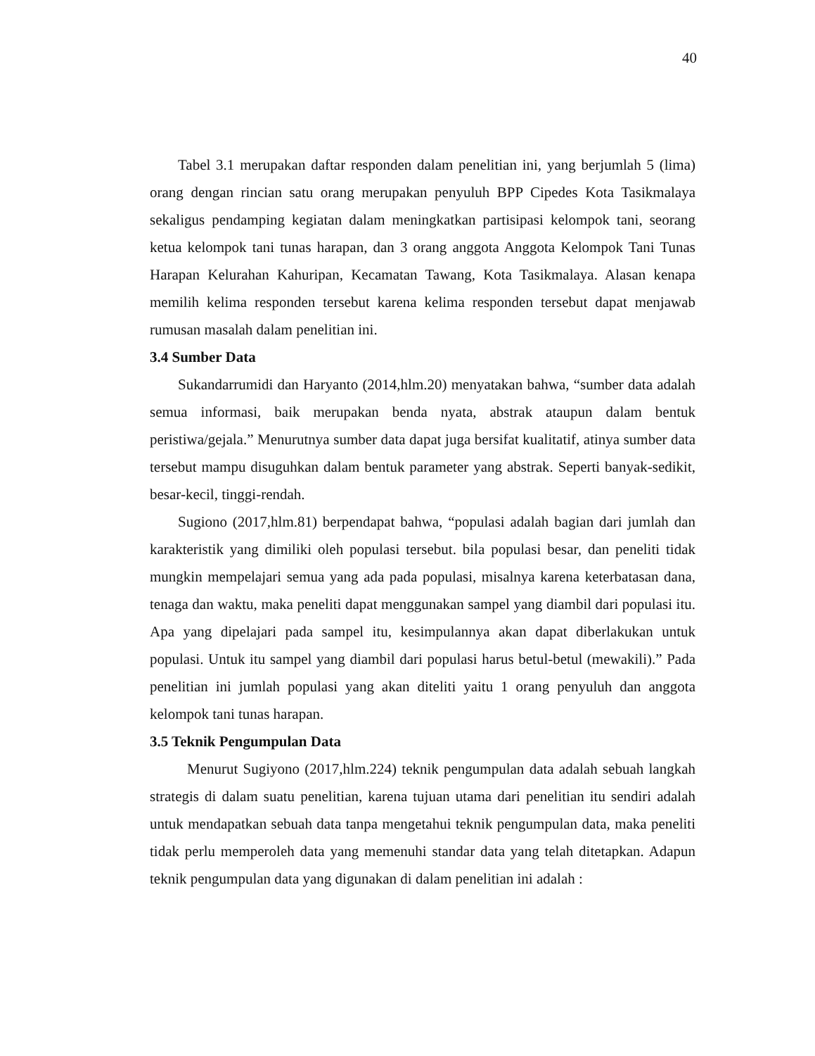40
Tabel 3.1 merupakan daftar responden dalam penelitian ini, yang berjumlah 5 (lima) orang dengan rincian satu orang merupakan penyuluh BPP Cipedes Kota Tasikmalaya sekaligus pendamping kegiatan dalam meningkatkan partisipasi kelompok tani, seorang ketua kelompok tani tunas harapan, dan 3 orang anggota Anggota Kelompok Tani Tunas Harapan Kelurahan Kahuripan, Kecamatan Tawang, Kota Tasikmalaya. Alasan kenapa memilih kelima responden tersebut karena kelima responden tersebut dapat menjawab rumusan masalah dalam penelitian ini.
3.4 Sumber Data
Sukandarrumidi dan Haryanto (2014,hlm.20) menyatakan bahwa, “sumber data adalah semua informasi, baik merupakan benda nyata, abstrak ataupun dalam bentuk peristiwa/gejala.” Menurutnya sumber data dapat juga bersifat kualitatif, atinya sumber data tersebut mampu disuguhkan dalam bentuk parameter yang abstrak. Seperti banyak-sedikit, besar-kecil, tinggi-rendah.
Sugiono (2017,hlm.81) berpendapat bahwa, “populasi adalah bagian dari jumlah dan karakteristik yang dimiliki oleh populasi tersebut. bila populasi besar, dan peneliti tidak mungkin mempelajari semua yang ada pada populasi, misalnya karena keterbatasan dana, tenaga dan waktu, maka peneliti dapat menggunakan sampel yang diambil dari populasi itu. Apa yang dipelajari pada sampel itu, kesimpulannya akan dapat diberlakukan untuk populasi. Untuk itu sampel yang diambil dari populasi harus betul-betul (mewakili).” Pada penelitian ini jumlah populasi yang akan diteliti yaitu 1 orang penyuluh dan anggota kelompok tani tunas harapan.
3.5 Teknik Pengumpulan Data
Menurut Sugiyono (2017,hlm.224) teknik pengumpulan data adalah sebuah langkah strategis di dalam suatu penelitian, karena tujuan utama dari penelitian itu sendiri adalah untuk mendapatkan sebuah data tanpa mengetahui teknik pengumpulan data, maka peneliti tidak perlu memperoleh data yang memenuhi standar data yang telah ditetapkan. Adapun teknik pengumpulan data yang digunakan di dalam penelitian ini adalah :